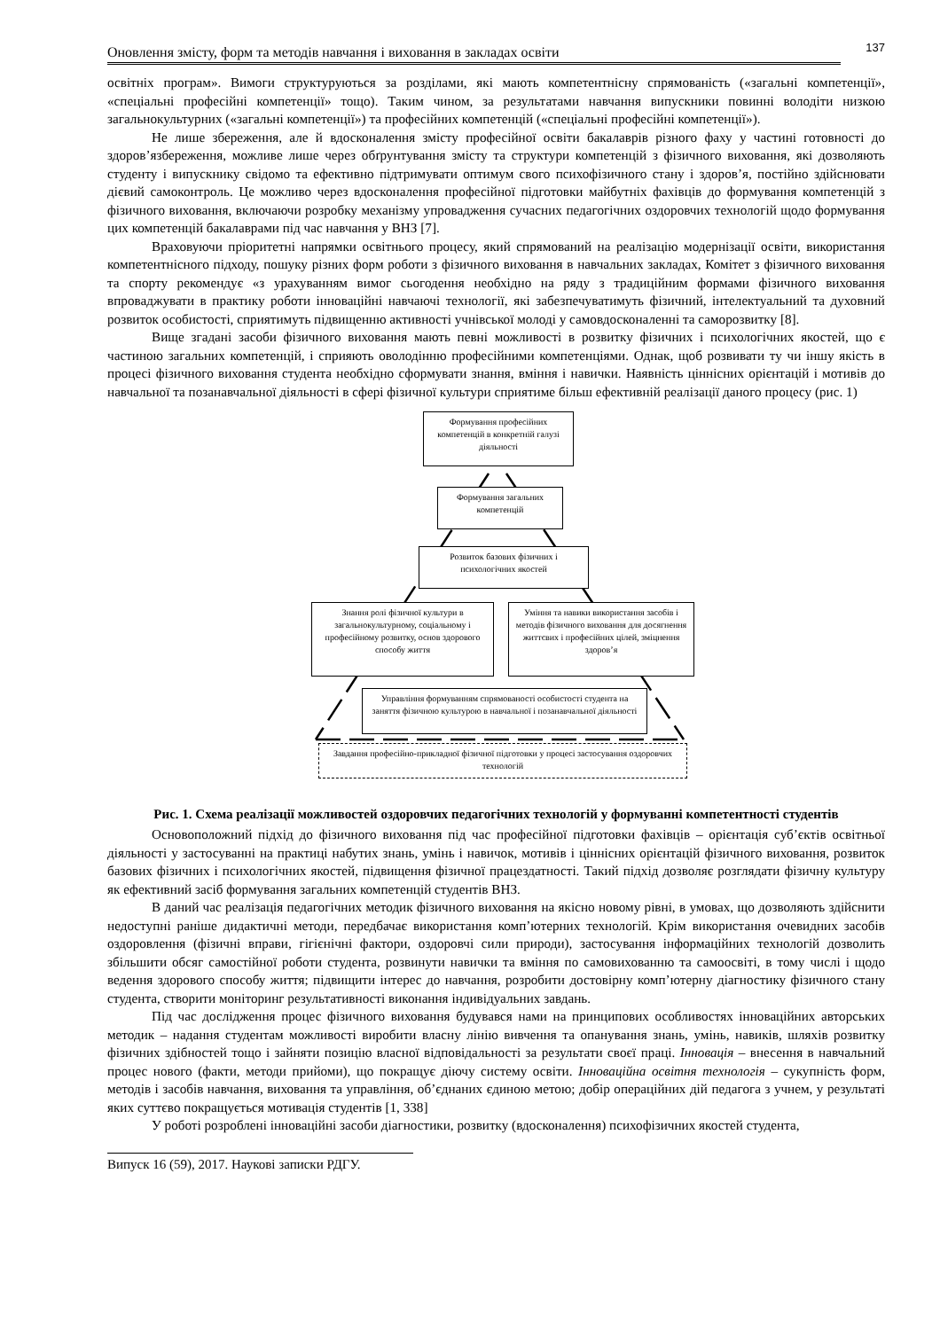Оновлення змісту, форм та методів навчання і виховання в закладах освіти 137
освітніх програм». Вимоги структуруються за розділами, які мають компетентнісну спрямованість («загальні компетенції», «спеціальні професійні компетенції» тощо). Таким чином, за результатами навчання випускники повинні володіти низкою загальнокультурних («загальні компетенції») та професійних компетенцій («спеціальні професійні компетенції»).
Не лише збереження, але й вдосконалення змісту професійної освіти бакалаврів різного фаху у частині готовності до здоров’язбереження, можливе лише через обґрунтування змісту та структури компетенцій з фізичного виховання, які дозволяють студенту і випускнику свідомо та ефективно підтримувати оптимум свого психофізичного стану і здоров’я, постійно здійснювати дієвий самоконтроль. Це можливо через вдосконалення професійної підготовки майбутніх фахівців до формування компетенцій з фізичного виховання, включаючи розробку механізму упровадження сучасних педагогічних оздоровчих технологій щодо формування цих компетенцій бакалаврами під час навчання у ВНЗ [7].
Враховуючи пріоритетні напрямки освітнього процесу, який спрямований на реалізацію модернізації освіти, використання компетентнісного підходу, пошуку різних форм роботи з фізичного виховання в навчальних закладах, Комітет з фізичного виховання та спорту рекомендує «з урахуванням вимог сьогодення необхідно на ряду з традиційним формами фізичного виховання впроваджувати в практику роботи інноваційні навчаючі технології, які забезпечуватимуть фізичний, інтелектуальний та духовний розвиток особистості, сприятимуть підвищенню активності учнівської молоді у самовдосконаленні та саморозвитку [8].
Вище згадані засоби фізичного виховання мають певні можливості в розвитку фізичних і психологічних якостей, що є частиною загальних компетенцій, і сприяють оволодінню професійними компетенціями. Однак, щоб розвивати ту чи іншу якість в процесі фізичного виховання студента необхідно сформувати знання, вміння і навички. Наявність ціннісних орієнтацій і мотивів до навчальної та позанавчальної діяльності в сфері фізичної культури сприятиме більш ефективній реалізації даного процесу (рис. 1)
Формування професійних компетенцій в конкретній галузі діяльності
Формування загальних компетенцій
Розвиток базових фізичних і психологічних якостей
Знання ролі фізичної культури в загальнокультурному, соціальному і професійному розвитку, основ здорового способу життя
Уміння та навики використання засобів і методів фізичного виховання для досягнення життєвих і професійних цілей, зміцнення здоров’я
Управління формуванням спрямованості особистості студента на заняття фізичною культурою в навчальної і позанавчальної діяльності
Завдання професійно-прикладної фізичної підготовки у процесі застосування оздоровчих технологій
Рис. 1. Схема реалізації можливостей оздоровчих педагогічних технологій у формуванні компетентності студентів
Основоположний підхід до фізичного виховання під час професійної підготовки фахівців – орієнтація суб’єктів освітньої діяльності у застосуванні на практиці набутих знань, умінь і навичок, мотивів і ціннісних орієнтацій фізичного виховання, розвиток базових фізичних і психологічних якостей, підвищення фізичної працездатності. Такий підхід дозволяє розглядати фізичну культуру як ефективний засіб формування загальних компетенцій студентів ВНЗ.
В даний час реалізація педагогічних методик фізичного виховання на якісно новому рівні, в умовах, що дозволяють здійснити недоступні раніше дидактичні методи, передбачає використання комп’ютерних технологій. Крім використання очевидних засобів оздоровлення (фізичні вправи, гігієнічні фактори, оздоровчі сили природи), застосування інформаційних технологій дозволить збільшити обсяг самостійної роботи студента, розвинути навички та вміння по самовихованню та самоосвіті, в тому числі і щодо ведення здорового способу життя; підвищити інтерес до навчання, розробити достовірну комп’ютерну діагностику фізичного стану студента, створити моніторинг результативності виконання індивідуальних завдань.
Під час дослідження процес фізичного виховання будувався нами на принципових особливостях інноваційних авторських методик – надання студентам можливості виробити власну лінію вивчення та опанування знань, умінь, навиків, шляхів розвитку фізичних здібностей тощо і зайняти позицію власної відповідальності за результати своєї праці. Інновація – внесення в навчальний процес нового (факти, методи прийоми), що покращує діючу систему освіти. Інноваційна освітня технологія – сукупність форм, методів і засобів навчання, виховання та управління, об’єднаних єдиною метою; добір операційних дій педагога з учнем, у результаті яких суттєво покращується мотивація студентів [1, 338]
У роботі розроблені інноваційні засоби діагностики, розвитку (вдосконалення) психофізичних якостей студента,
Випуск 16 (59), 2017. Наукові записки РДГУ.